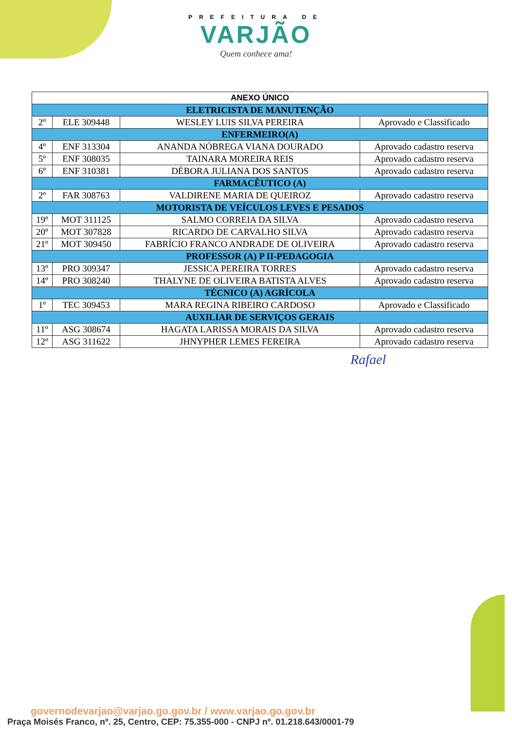PREFEITURA DE
VARJÃO
Quem conhece ama!
| ANEXO ÚNICO | | | |
| --- | --- | --- | --- |
| ELETRICISTA DE MANUTENÇÃO | | | |
| 2º | ELE 309448 | WESLEY LUIS SILVA PEREIRA | Aprovado e Classificado |
| ENFERMEIRO(A) | | | |
| 4º | ENF 313304 | ANANDA NÓBREGA VIANA DOURADO | Aprovado cadastro reserva |
| 5º | ENF 308035 | TAINARA MOREIRA REIS | Aprovado cadastro reserva |
| 6º | ENF 310381 | DÉBORA JULIANA DOS SANTOS | Aprovado cadastro reserva |
| FARMACÊUTICO (A) | | | |
| 2º | FAR 308763 | VALDIRENE MARIA DE QUEIROZ | Aprovado cadastro reserva |
| MOTORISTA DE VEÍCULOS LEVES E PESADOS | | | |
| 19º | MOT 311125 | SALMO CORREIA DA SILVA | Aprovado cadastro reserva |
| 20º | MOT 307828 | RICARDO DE CARVALHO SILVA | Aprovado cadastro reserva |
| 21º | MOT 309450 | FABRÍCIO FRANCO ANDRADE DE OLIVEIRA | Aprovado cadastro reserva |
| PROFESSOR (A) P II-PEDAGOGIA | | | |
| 13º | PRO 309347 | JESSICA PEREIRA TORRES | Aprovado cadastro reserva |
| 14º | PRO 308240 | THALYNE DE OLIVEIRA BATISTA ALVES | Aprovado cadastro reserva |
| TÉCNICO (A) AGRÍCOLA | | | |
| 1º | TEC 309453 | MARA REGINA RIBEIRO CARDOSO | Aprovado e Classificado |
| AUXILIAR DE SERVIÇOS GERAIS | | | |
| 11º | ASG 308674 | HAGATA LARISSA MORAIS DA SILVA | Aprovado cadastro reserva |
| 12º | ASG 311622 | JHNYPHER LEMES FEREIRA | Aprovado cadastro reserva |
Rafael
governodevarjao@varjao.go.gov.br / www.varjao.go.gov.br
Praça Moisés Franco, nº. 25, Centro, CEP: 75.355-000 - CNPJ nº. 01.218.643/0001-79